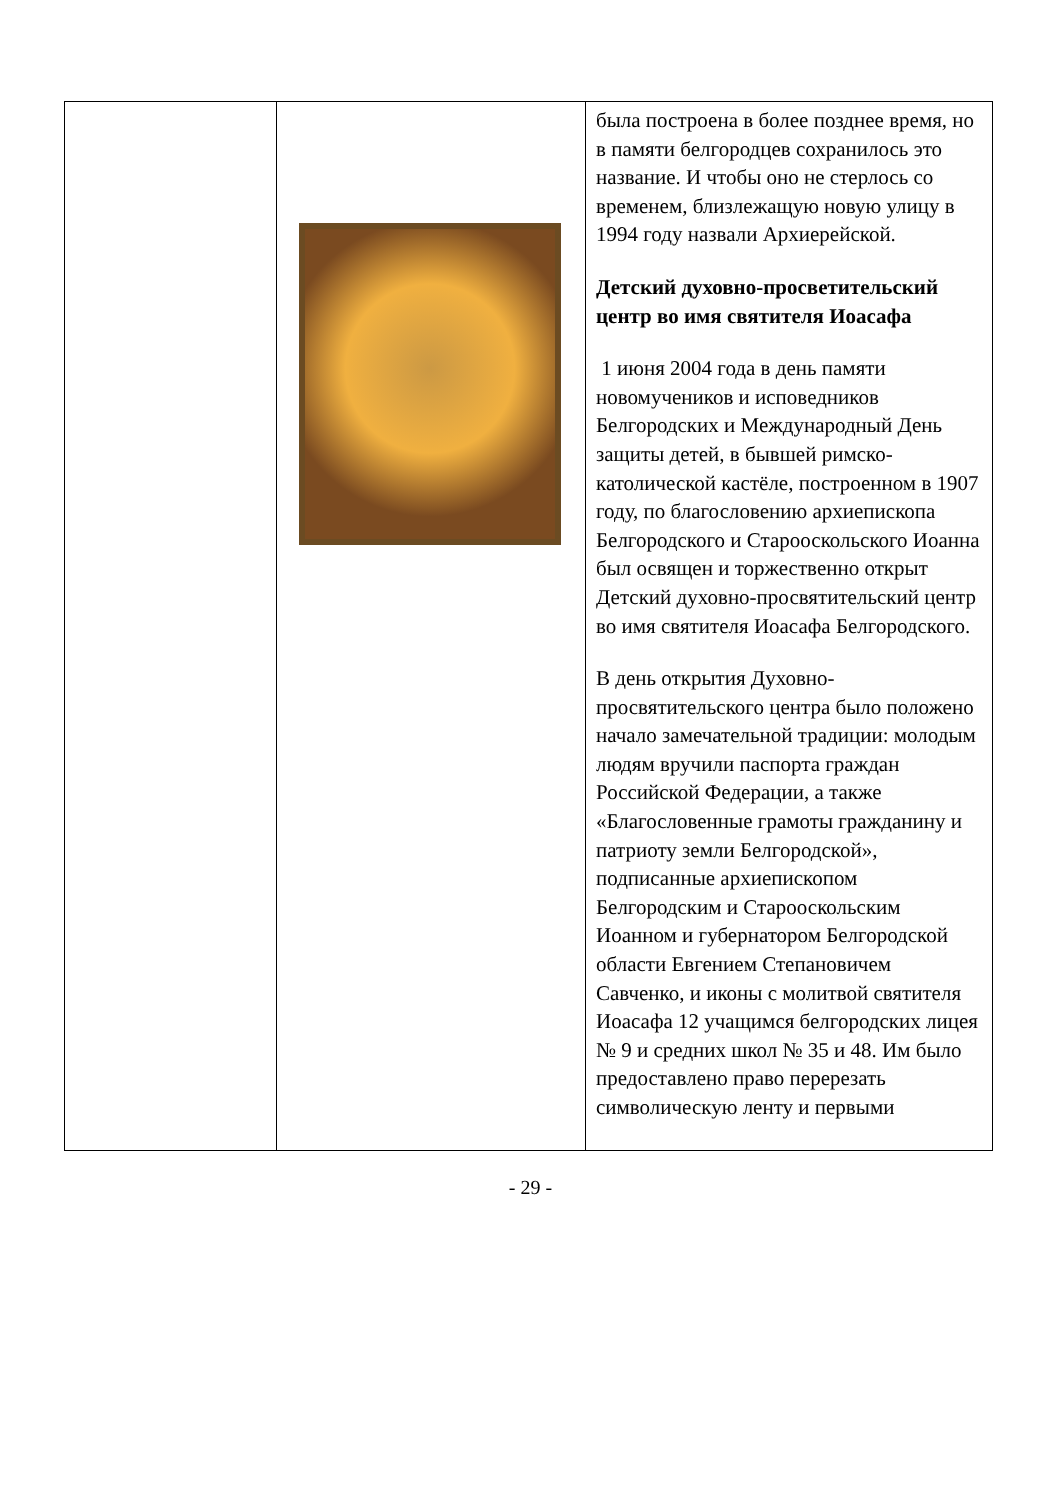| | | была построена в более позднее время, но в памяти белгородцев сохранилось это название. И чтобы оно не стерлось со временем, близлежащую новую улицу в 1994 году назвали Архиерейской. Детский духовно-просветительский центр во имя святителя Иоасафа 1 июня 2004 года в день памяти новомучеников и исповедников Белгородских и Международный День защиты детей, в бывшей римско-католической кастёле, построенном в 1907 году, по благословению архиепископа Белгородского и Старооскольского Иоанна был освящен и торжественно открыт Детский духовно-просвятительский центр во имя святителя Иоасафа Белгородского. В день открытия Духовно-просвятительского центра было положено начало замечательной традиции: молодым людям вручили паспорта граждан Российской Федерации, а также «Благословенные грамоты гражданину и патриоту земли Белгородской», подписанные архиепископом Белгородским и Старооскольским Иоанном и губернатором Белгородской области Евгением Степановичем Савченко, и иконы с молитвой святителя Иоасафа 12 учащимся белгородских лицея № 9 и средних школ № 35 и 48. Им было предоставлено право перерезать символическую ленту и первыми |
- 29 -